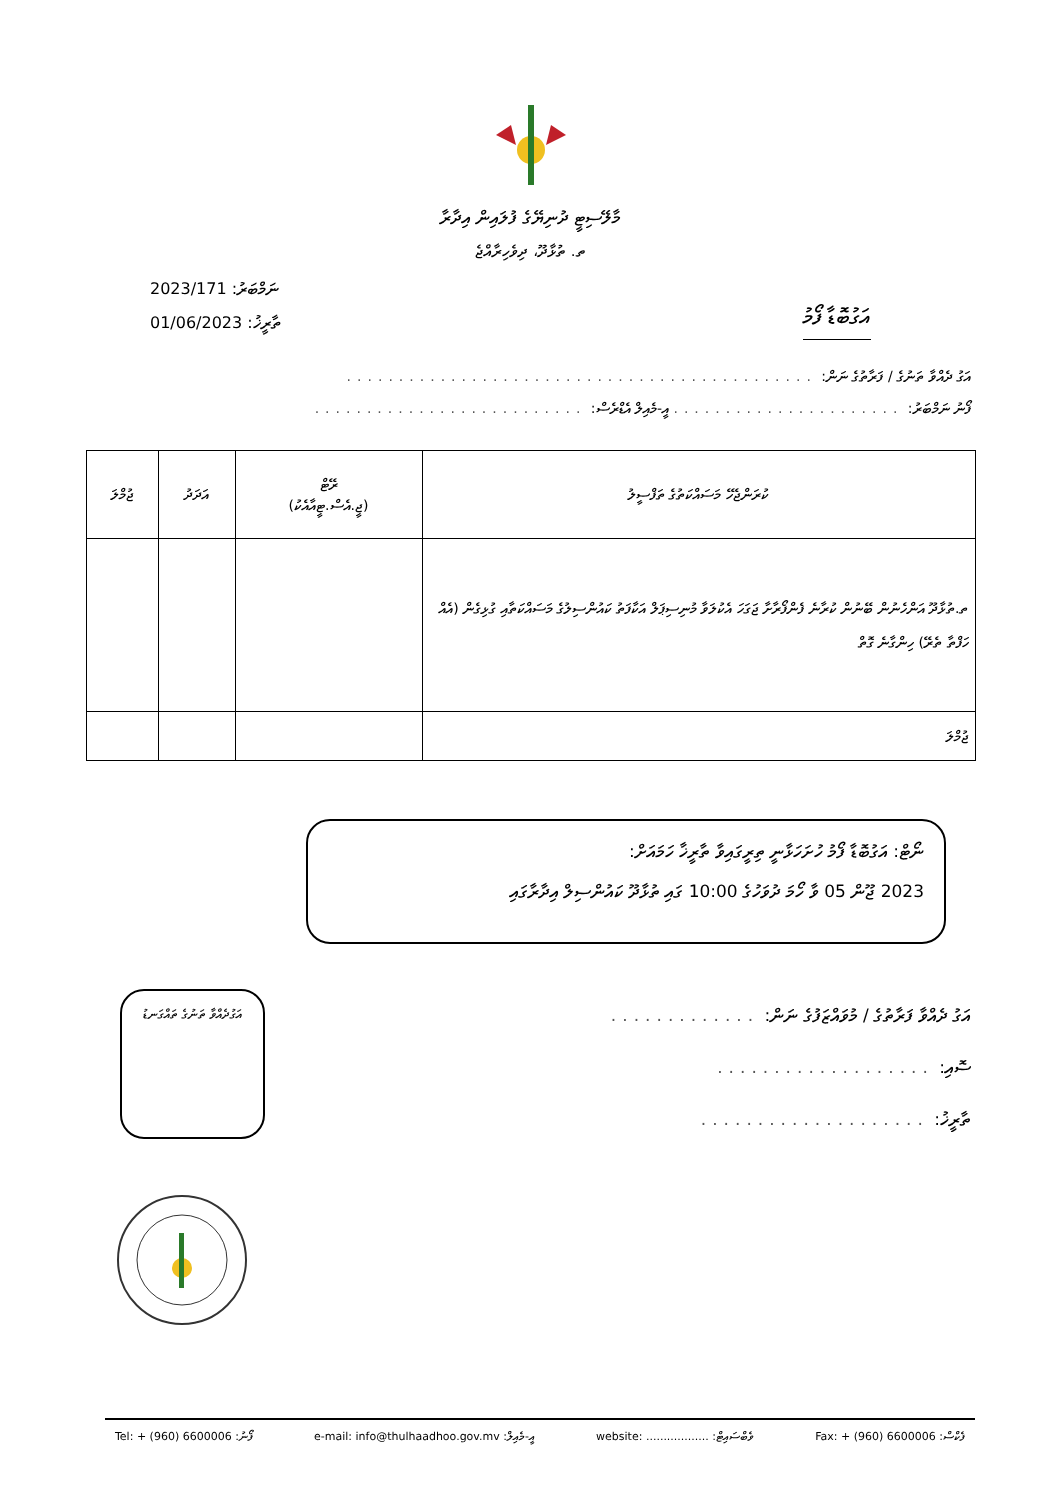މާލޭސިޓީ ދުނިޔޭގެ ފުލައިން އިދާރާ
ތ. ތުޅާދޫ، ދިވެހިރާއްޖެ
2023/171 :ނަމްބަރު
01/06/2023 :ތާރީޚު
އަގުބޮޑާ ފޯމު
އަގު ދެއްވާ ތަނުގެ / ފަރާތުގެ ނަން: .............................................
ފޯނު ނަމްބަރު: ...................... އީ-މެއިލް އެޑްރެސް: ..........................
| ކުރަންޖެހޭ މަސައްކަތުގެ ތަފްސީލު | ރޭޓް (ޖީ.އެސް.ޓީއާއެކު) | އަދަދު | ޖުމްލަ |
| --- | --- | --- | --- |
| ތ.ތުޅާދޫ އަންހެނުން ބޭނުން ކުރާނެ ފެންފޯރާށާ ޖަގަހަ އެކުލަވާ މުނިސިޕަލް އަކާފަތު ކައުންސިލުގެ މަސައްކަތާއި ގުޅިގެން (އެއް ހަފްތާ ތެރޭ) ހިންގާނެ ގޮތް | | | |
| ޖުމްލަ | | | |
ނޯޓް: އަގުބޮޑާ ފޯމު ހުށަހަޅާނީ ތިރީގައިވާ ތާރީޚާ ހަމައަށް:
2023 ޖޫން 05 ވާ ހޯމަ ދުވަހުގެ 10:00 ގައި ތުޅާދޫ ކައުންސިލް އިދާރާގައި
އަގުދެއްވާ ތަނުގެ ތައްގަނޑު
އަގު ދެއްވާ ފަރާތުގެ / މުވައްޒަފުގެ ނަން: .............
ސޮއި: ...................
ތާރީޚު: ....................
Tel: + (960) 6600006 :ފޯނު e-mail: info@thulhaadhoo.gov.mv :އީ-މެއިލް website: .................. :ވެބްސައިޓް Fax: + (960) 6600006 :ފެކްސް